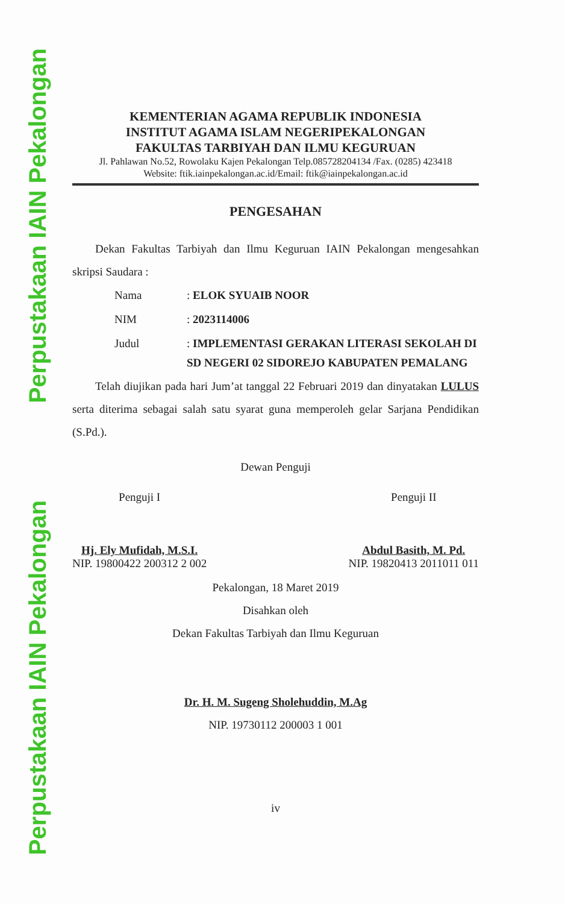Perpustakaan IAIN Pekalongan
Perpustakaan IAIN Pekalongan
KEMENTERIAN AGAMA REPUBLIK INDONESIA
INSTITUT AGAMA ISLAM NEGERIPEKALONGAN
FAKULTAS TARBIYAH DAN ILMU KEGURUAN
Jl. Pahlawan No.52, Rowolaku Kajen Pekalongan Telp.085728204134 /Fax. (0285) 423418
Website: ftik.iainpekalongan.ac.id/Email: ftik@iainpekalongan.ac.id
PENGESAHAN
  Dekan Fakultas Tarbiyah dan Ilmu Keguruan IAIN Pekalongan mengesahkan skripsi Saudara :
| Nama | : ELOK SYUAIB NOOR |
| NIM | : 2023114006 |
| Judul | : IMPLEMENTASI GERAKAN LITERASI SEKOLAH DI SD NEGERI 02 SIDOREJO KABUPATEN PEMALANG |
  Telah diujikan pada hari Jum’at tanggal 22 Februari 2019 dan dinyatakan LULUS serta diterima sebagai salah satu syarat guna memperoleh gelar Sarjana Pendidikan (S.Pd.).
Dewan Penguji
Penguji I
Hj. Ely Mufidah, M.S.I.
NIP. 19800422 200312 2 002
Penguji II
Abdul Basith, M. Pd.
NIP. 19820413 2011011 011
Pekalongan, 18 Maret 2019
Disahkan oleh
Dekan Fakultas Tarbiyah dan Ilmu Keguruan
Dr. H. M. Sugeng Sholehuddin, M.Ag
NIP. 19730112 200003 1 001
iv